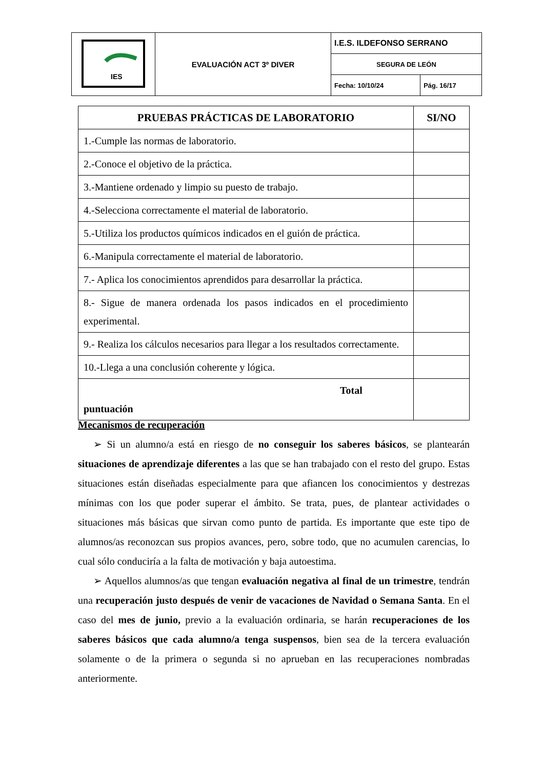| IES | EVALUACIÓN ACT 3º DIVER | I.E.S. ILDEFONSO SERRANO | |
| | | SEGURA DE LEÓN | |
| | | Fecha: 10/10/24 | Pág. 16/17 |
| PRUEBAS PRÁCTICAS DE LABORATORIO | SI/NO |
| --- | --- |
| 1.-Cumple las normas de laboratorio. | |
| 2.-Conoce el objetivo de la práctica. | |
| 3.-Mantiene ordenado y limpio su puesto de trabajo. | |
| 4.-Selecciona correctamente el material de laboratorio. | |
| 5.-Utiliza los productos químicos indicados en el guión de práctica. | |
| 6.-Manipula correctamente el material de laboratorio. | |
| 7.- Aplica los conocimientos aprendidos para desarrollar la práctica. | |
| 8.- Sigue de manera ordenada los pasos indicados en el procedimiento experimental. | |
| 9.- Realiza los cálculos necesarios para llegar a los resultados correctamente. | |
| 10.-Llega a una conclusión coherente y lógica. | |
| Total puntuación | |
Mecanismos de recuperación
➢ Si un alumno/a está en riesgo de no conseguir los saberes básicos, se plantearán situaciones de aprendizaje diferentes a las que se han trabajado con el resto del grupo. Estas situaciones están diseñadas especialmente para que afiancen los conocimientos y destrezas mínimas con los que poder superar el ámbito. Se trata, pues, de plantear actividades o situaciones más básicas que sirvan como punto de partida. Es importante que este tipo de alumnos/as reconozcan sus propios avances, pero, sobre todo, que no acumulen carencias, lo cual sólo conduciría a la falta de motivación y baja autoestima.
➢ Aquellos alumnos/as que tengan evaluación negativa al final de un trimestre, tendrán una recuperación justo después de venir de vacaciones de Navidad o Semana Santa. En el caso del mes de junio, previo a la evaluación ordinaria, se harán recuperaciones de los saberes básicos que cada alumno/a tenga suspensos, bien sea de la tercera evaluación solamente o de la primera o segunda si no aprueban en las recuperaciones nombradas anteriormente.